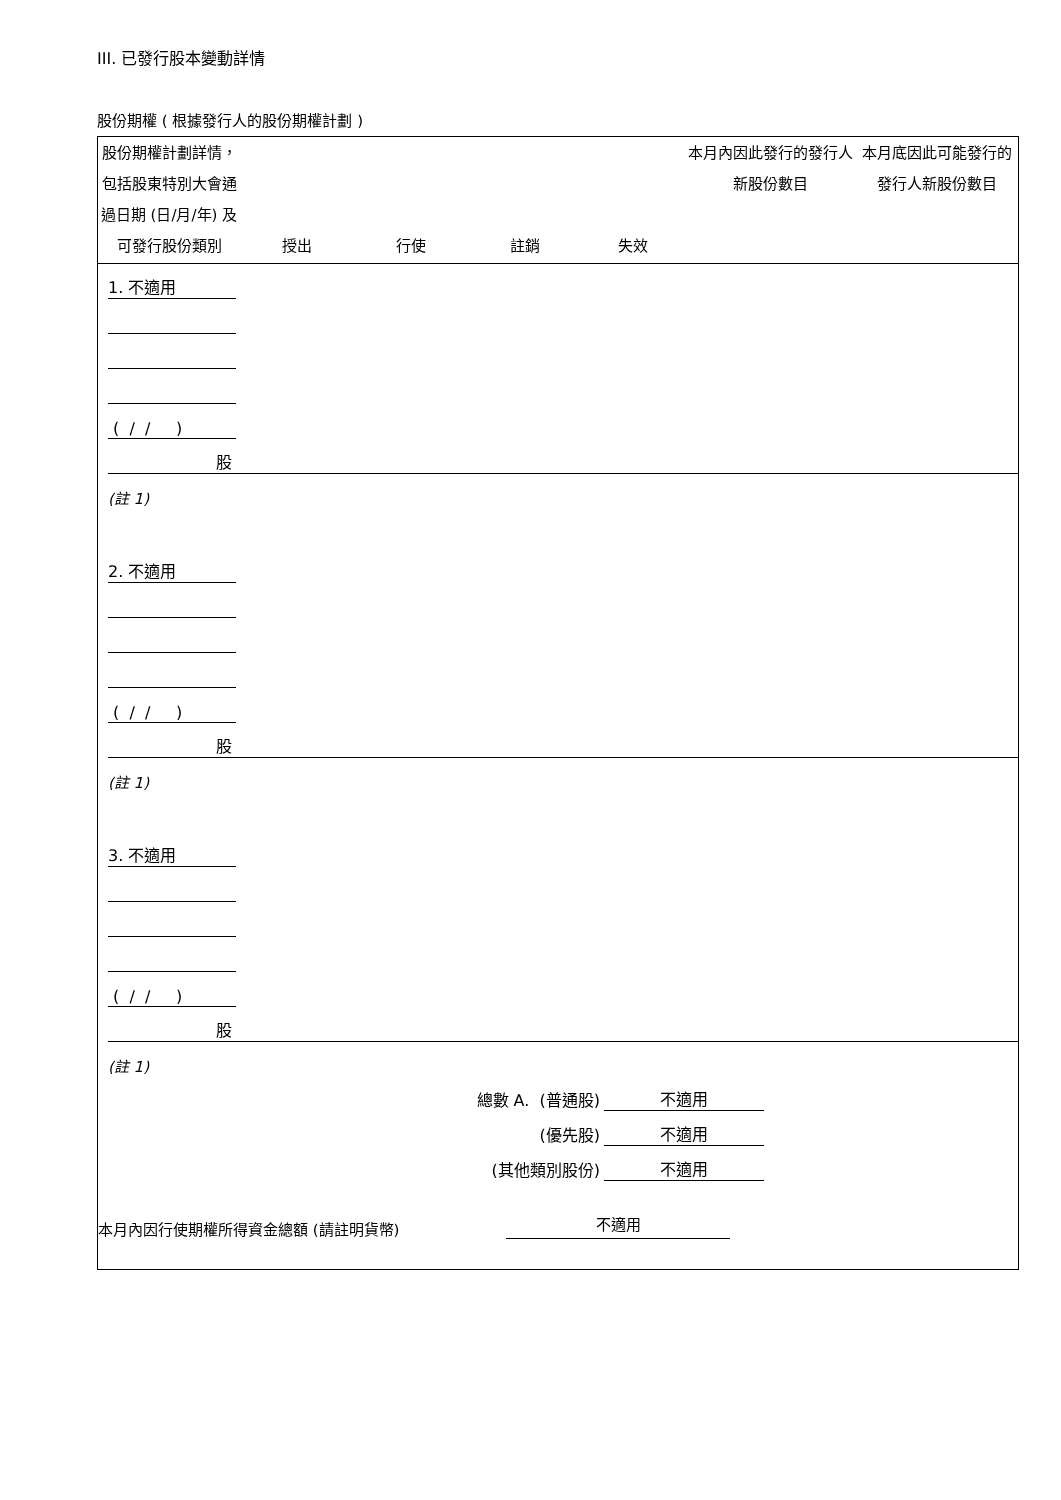III. 已發行股本變動詳情
股份期權 ( 根據發行人的股份期權計劃 )
| 股份期權計劃詳情，包括股東特別大會通過日期 (日/月/年) 及可發行股份類別 | 授出 | 行使 | 註銷 | 失效 | 本月內因此發行的發行人新股份數目 | 本月底因此可能發行的發行人新股份數目 |
| --- | --- | --- | --- | --- | --- | --- |
| | 1. 不適用 | | | | | | |
| | ( / / ) | | | | | | |
| | 股 | | | | | | |
| | (註 1) | | | | | | |
| | 2. 不適用 | | | | | | |
| | ( / / ) | | | | | | |
| | 股 | | | | | | |
| | (註 1) | | | | | | |
| | 3. 不適用 | | | | | | |
| | ( / / ) | | | | | | |
| | 股 | | | | | | |
| | (註 1) | | | | | | |
| 總數 A. (普通股) | | | | | | 不適用 | |
| (優先股) | | | | | | 不適用 | |
| (其他類別股份) | | | | | | 不適用 | |
本月內因行使期權所得資金總額 (請註明貨幣) 不適用